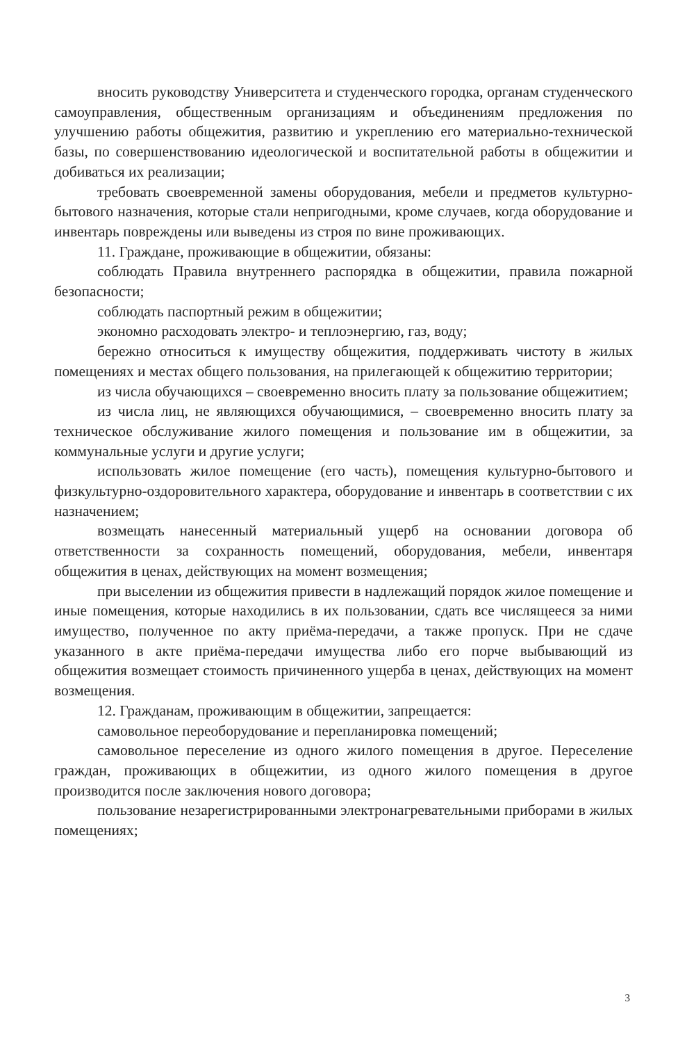вносить руководству Университета и студенческого городка, органам студенческого самоуправления, общественным организациям и объединениям предложения по улучшению работы общежития, развитию и укреплению его материально-технической базы, по совершенствованию идеологической и воспитательной работы в общежитии и добиваться их реализации;
требовать своевременной замены оборудования, мебели и предметов культурно-бытового назначения, которые стали непригодными, кроме случаев, когда оборудование и инвентарь повреждены или выведены из строя по вине проживающих.
11. Граждане, проживающие в общежитии, обязаны:
соблюдать Правила внутреннего распорядка в общежитии, правила пожарной безопасности;
соблюдать паспортный режим в общежитии;
экономно расходовать электро- и теплоэнергию, газ, воду;
бережно относиться к имуществу общежития, поддерживать чистоту в жилых помещениях и местах общего пользования, на прилегающей к общежитию территории;
из числа обучающихся – своевременно вносить плату за пользование общежитием;
из числа лиц, не являющихся обучающимися, – своевременно вносить плату за техническое обслуживание жилого помещения и пользование им в общежитии, за коммунальные услуги и другие услуги;
использовать жилое помещение (его часть), помещения культурно-бытового и физкультурно-оздоровительного характера, оборудование и инвентарь в соответствии с их назначением;
возмещать нанесенный материальный ущерб на основании договора об ответственности за сохранность помещений, оборудования, мебели, инвентаря общежития в ценах, действующих на момент возмещения;
при выселении из общежития привести в надлежащий порядок жилое помещение и иные помещения, которые находились в их пользовании, сдать все числящееся за ними имущество, полученное по акту приёма-передачи, а также пропуск. При не сдаче указанного в акте приёма-передачи имущества либо его порче выбывающий из общежития возмещает стоимость причиненного ущерба в ценах, действующих на момент возмещения.
12. Гражданам, проживающим в общежитии, запрещается:
самовольное переоборудование и перепланировка помещений;
самовольное переселение из одного жилого помещения в другое. Переселение граждан, проживающих в общежитии, из одного жилого помещения в другое производится после заключения нового договора;
пользование незарегистрированными электронагревательными приборами в жилых помещениях;
3